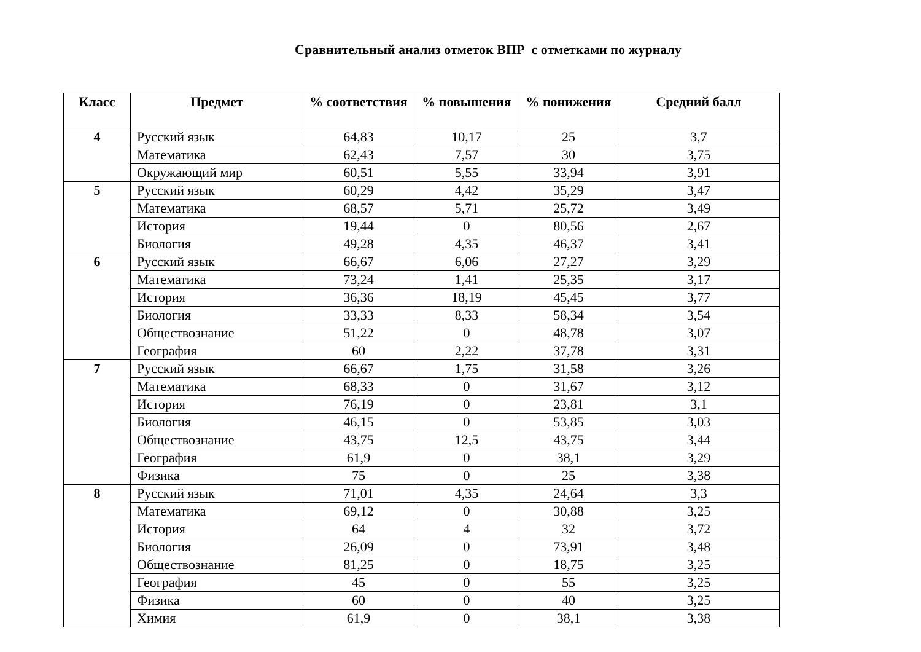Сравнительный анализ отметок ВПР с отметками по журналу
| Класс | Предмет | % соответствия | % повышения | % понижения | Средний балл |
| --- | --- | --- | --- | --- | --- |
| 4 | Русский язык | 64,83 | 10,17 | 25 | 3,7 |
| | Математика | 62,43 | 7,57 | 30 | 3,75 |
| | Окружающий мир | 60,51 | 5,55 | 33,94 | 3,91 |
| 5 | Русский язык | 60,29 | 4,42 | 35,29 | 3,47 |
| | Математика | 68,57 | 5,71 | 25,72 | 3,49 |
| | История | 19,44 | 0 | 80,56 | 2,67 |
| | Биология | 49,28 | 4,35 | 46,37 | 3,41 |
| 6 | Русский язык | 66,67 | 6,06 | 27,27 | 3,29 |
| | Математика | 73,24 | 1,41 | 25,35 | 3,17 |
| | История | 36,36 | 18,19 | 45,45 | 3,77 |
| | Биология | 33,33 | 8,33 | 58,34 | 3,54 |
| | Обществознание | 51,22 | 0 | 48,78 | 3,07 |
| | География | 60 | 2,22 | 37,78 | 3,31 |
| 7 | Русский язык | 66,67 | 1,75 | 31,58 | 3,26 |
| | Математика | 68,33 | 0 | 31,67 | 3,12 |
| | История | 76,19 | 0 | 23,81 | 3,1 |
| | Биология | 46,15 | 0 | 53,85 | 3,03 |
| | Обществознание | 43,75 | 12,5 | 43,75 | 3,44 |
| | География | 61,9 | 0 | 38,1 | 3,29 |
| | Физика | 75 | 0 | 25 | 3,38 |
| 8 | Русский язык | 71,01 | 4,35 | 24,64 | 3,3 |
| | Математика | 69,12 | 0 | 30,88 | 3,25 |
| | История | 64 | 4 | 32 | 3,72 |
| | Биология | 26,09 | 0 | 73,91 | 3,48 |
| | Обществознание | 81,25 | 0 | 18,75 | 3,25 |
| | География | 45 | 0 | 55 | 3,25 |
| | Физика | 60 | 0 | 40 | 3,25 |
| | Химия | 61,9 | 0 | 38,1 | 3,38 |